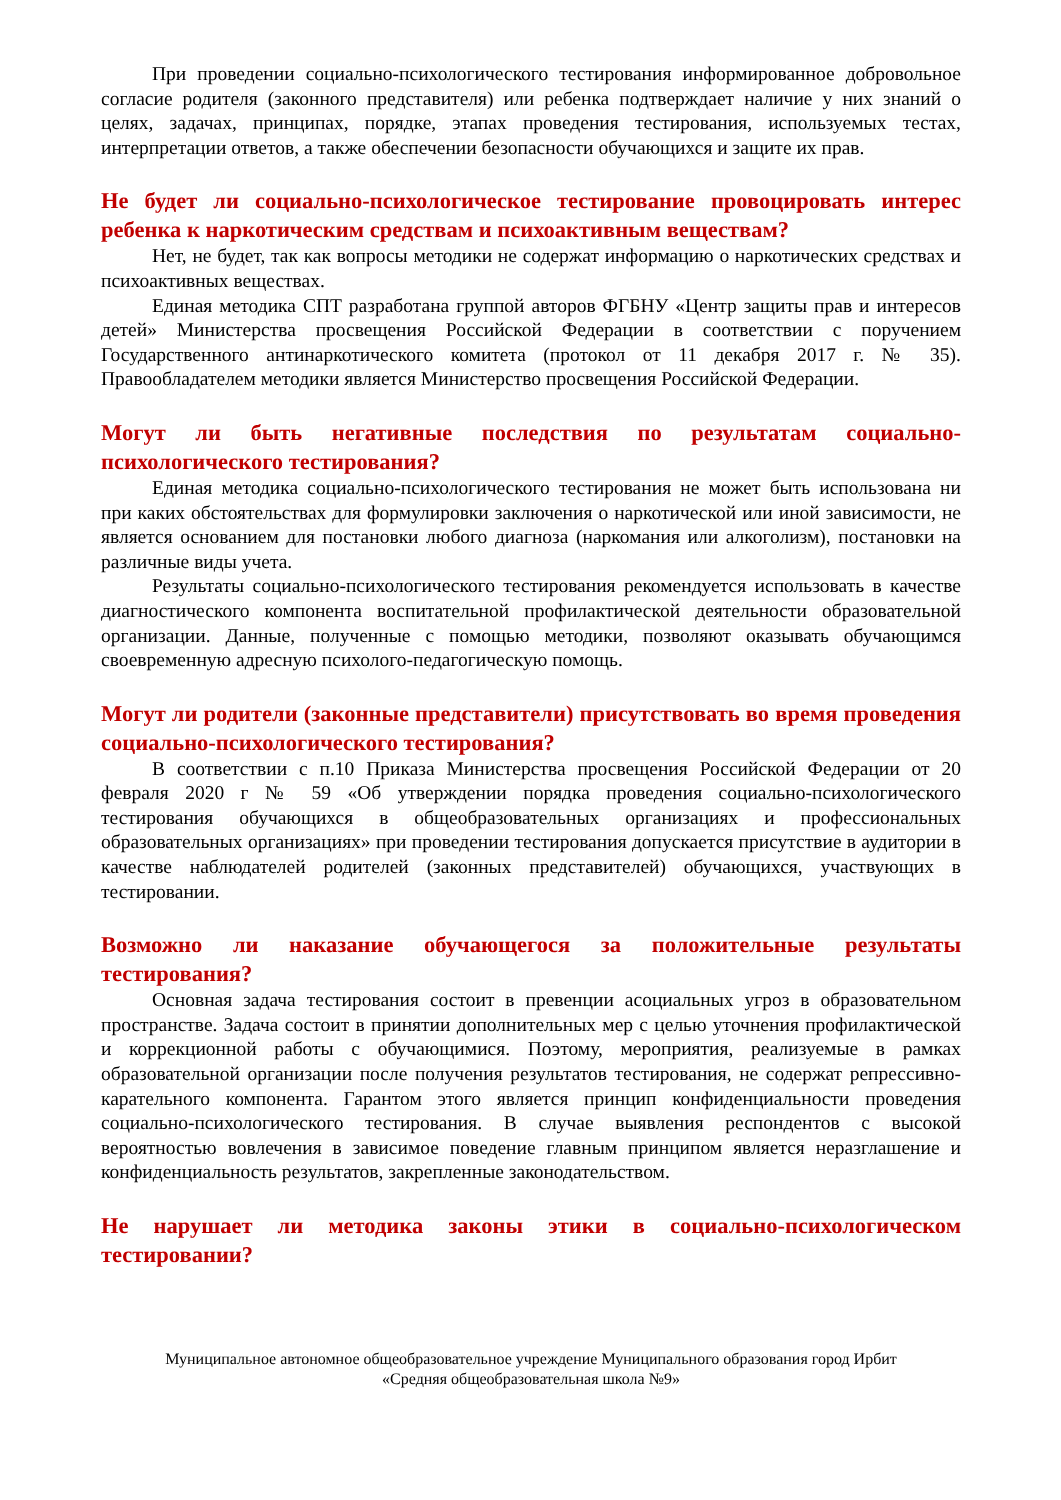При проведении социально-психологического тестирования информированное добровольное согласие родителя (законного представителя) или ребенка подтверждает наличие у них знаний о целях, задачах, принципах, порядке, этапах проведения тестирования, используемых тестах, интерпретации ответов, а также обеспечении безопасности обучающихся и защите их прав.
Не будет ли социально-психологическое тестирование провоцировать интерес ребенка к наркотическим средствам и психоактивным веществам?
Нет, не будет, так как вопросы методики не содержат информацию о наркотических средствах и психоактивных веществах.
Единая методика СПТ разработана группой авторов ФГБНУ «Центр защиты прав и интересов детей» Министерства просвещения Российской Федерации в соответствии с поручением Государственного антинаркотического комитета (протокол от 11 декабря 2017 г. № 35). Правообладателем методики является Министерство просвещения Российской Федерации.
Могут ли быть негативные последствия по результатам социально-психологического тестирования?
Единая методика социально-психологического тестирования не может быть использована ни при каких обстоятельствах для формулировки заключения о наркотической или иной зависимости, не является основанием для постановки любого диагноза (наркомания или алкоголизм), постановки на различные виды учета.
Результаты социально-психологического тестирования рекомендуется использовать в качестве диагностического компонента воспитательной профилактической деятельности образовательной организации. Данные, полученные с помощью методики, позволяют оказывать обучающимся своевременную адресную психолого-педагогическую помощь.
Могут ли родители (законные представители) присутствовать во время проведения социально-психологического тестирования?
В соответствии с п.10 Приказа Министерства просвещения Российской Федерации от 20 февраля 2020 г № 59 «Об утверждении порядка проведения социально-психологического тестирования обучающихся в общеобразовательных организациях и профессиональных образовательных организациях» при проведении тестирования допускается присутствие в аудитории в качестве наблюдателей родителей (законных представителей) обучающихся, участвующих в тестировании.
Возможно ли наказание обучающегося за положительные результаты тестирования?
Основная задача тестирования состоит в превенции асоциальных угроз в образовательном пространстве. Задача состоит в принятии дополнительных мер с целью уточнения профилактической и коррекционной работы с обучающимися. Поэтому, мероприятия, реализуемые в рамках образовательной организации после получения результатов тестирования, не содержат репрессивно-карательного компонента. Гарантом этого является принцип конфиденциальности проведения социально-психологического тестирования. В случае выявления респондентов с высокой вероятностью вовлечения в зависимое поведение главным принципом является неразглашение и конфиденциальность результатов, закрепленные законодательством.
Не нарушает ли методика законы этики в социально-психологическом тестировании?
Муниципальное автономное общеобразовательное учреждение Муниципального образования город Ирбит
«Средняя общеобразовательная школа №9»